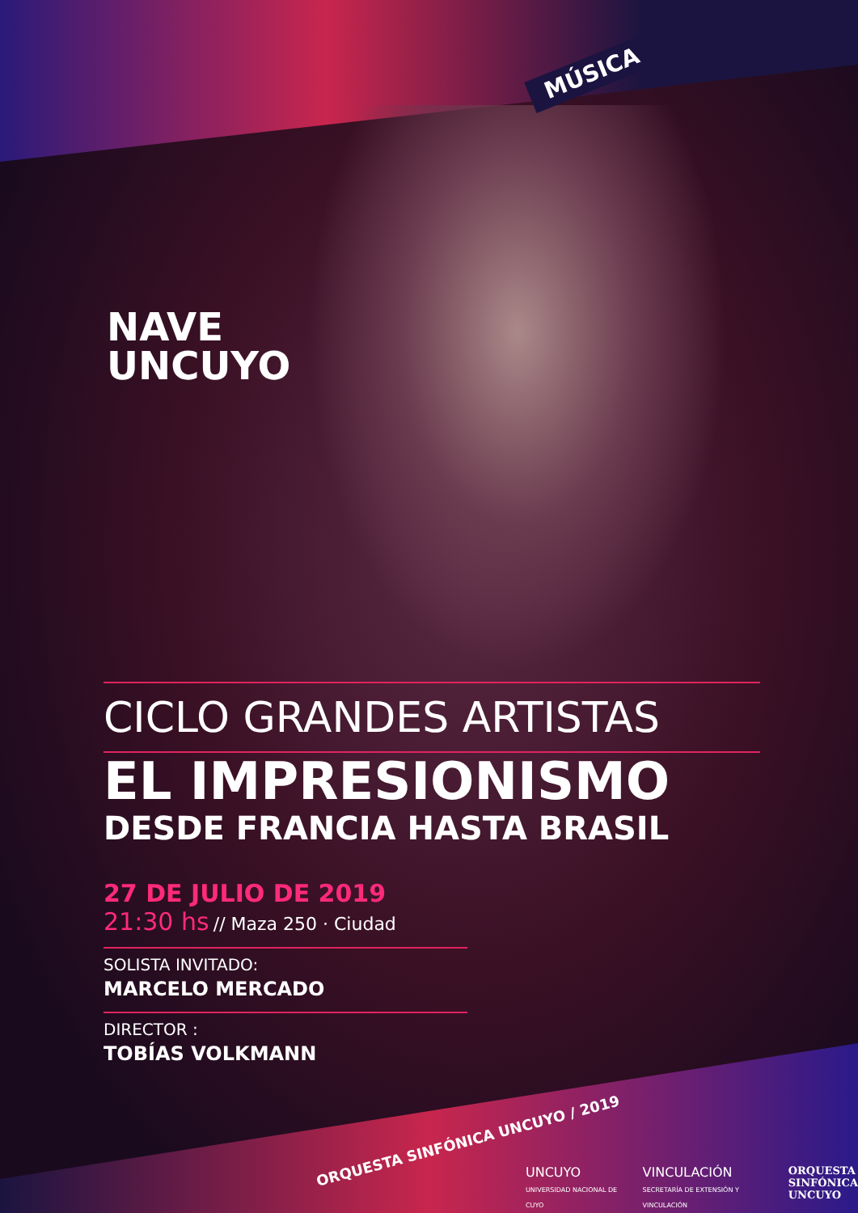MÚSICA
NAVE
UNCUYO
CICLO GRANDES ARTISTAS
EL IMPRESIONISMO
DESDE FRANCIA HASTA BRASIL
27 DE JULIO DE 2019
21:30 hs // Maza 250 · Ciudad
SOLISTA INVITADO:
MARCELO MERCADO
DIRECTOR :
TOBÍAS VOLKMANN
ORQUESTA SINFÓNICA UNCUYO / 2019
UNCUYO
UNIVERSIDAD NACIONAL DE CUYO
VINCULACIÓN
SECRETARÍA DE EXTENSIÓN Y VINCULACIÓN
ORQUESTA
SINFÓNICA
UNCUYO